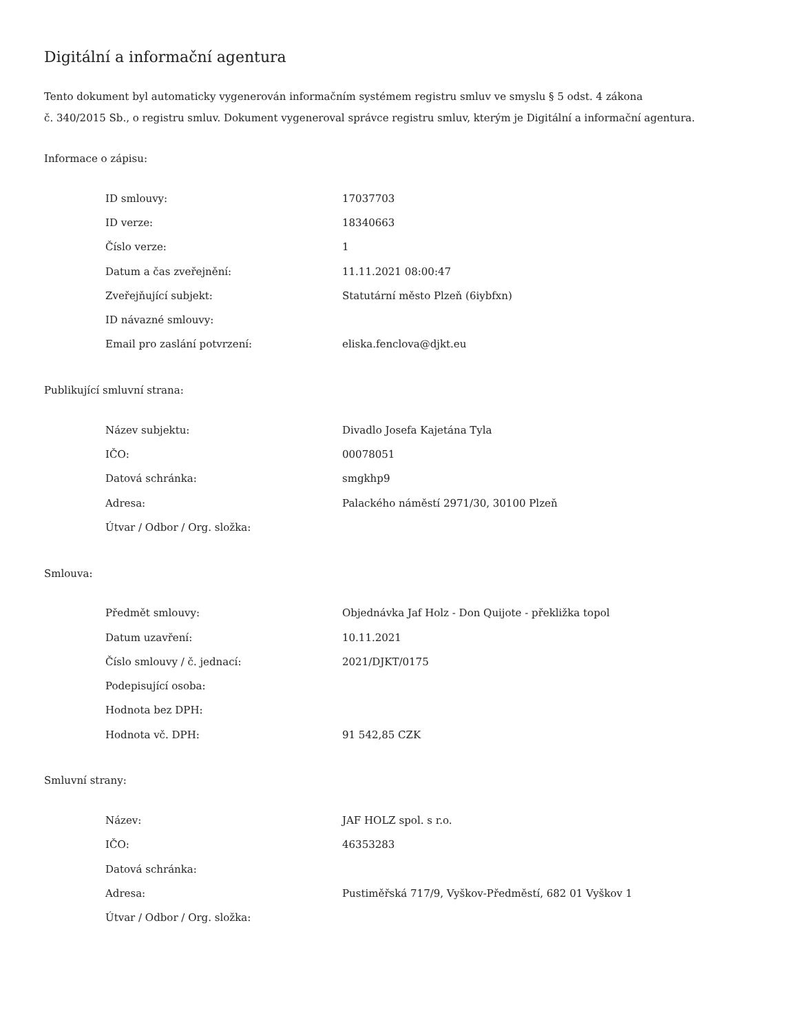Digitální a informační agentura
Tento dokument byl automaticky vygenerován informačním systémem registru smluv ve smyslu § 5 odst. 4 zákona
č. 340/2015 Sb., o registru smluv. Dokument vygeneroval správce registru smluv, kterým je Digitální a informační agentura.
Informace o zápisu:
| ID smlouvy: | 17037703 |
| ID verze: | 18340663 |
| Číslo verze: | 1 |
| Datum a čas zveřejnění: | 11.11.2021 08:00:47 |
| Zveřejňující subjekt: | Statutární město Plzeň (6iybfxn) |
| ID návazné smlouvy: | |
| Email pro zaslání potvrzení: | eliska.fenclova@djkt.eu |
Publikující smluvní strana:
| Název subjektu: | Divadlo Josefa Kajetána Tyla |
| IČO: | 00078051 |
| Datová schránka: | smgkhp9 |
| Adresa: | Palackého náměstí 2971/30, 30100 Plzeň |
| Útvar / Odbor / Org. složka: | |
Smlouva:
| Předmět smlouvy: | Objednávka Jaf Holz - Don Quijote - překližka topol |
| Datum uzavření: | 10.11.2021 |
| Číslo smlouvy / č. jednací: | 2021/DJKT/0175 |
| Podepisující osoba: | |
| Hodnota bez DPH: | |
| Hodnota vč. DPH: | 91 542,85 CZK |
Smluvní strany:
| Název: | JAF HOLZ spol. s r.o. |
| IČO: | 46353283 |
| Datová schránka: | |
| Adresa: | Pustiměřská 717/9, Vyškov-Předměstí, 682 01 Vyškov 1 |
| Útvar / Odbor / Org. složka: | |